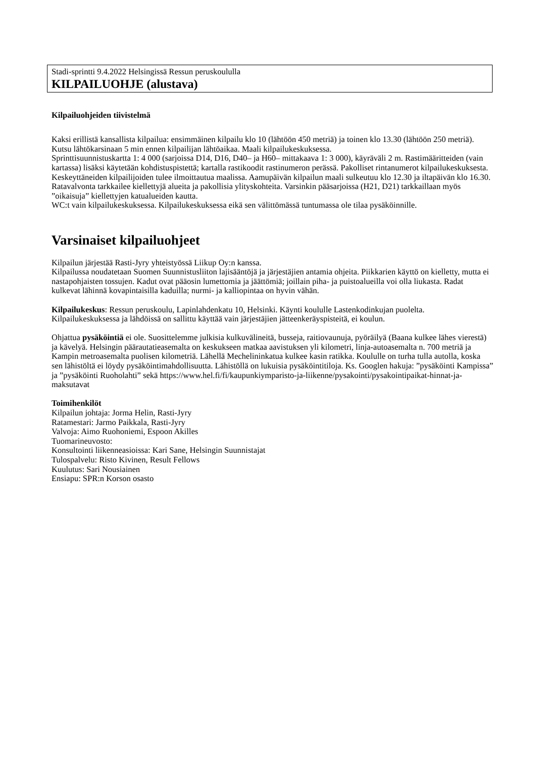Stadi-sprintti 9.4.2022 Helsingissä Ressun peruskoululla
KILPAILUOHJE (alustava)
Kilpailuohjeiden tiivistelmä
Kaksi erillistä kansallista kilpailua: ensimmäinen kilpailu klo 10 (lähtöön 450 metriä) ja toinen klo 13.30 (lähtöön 250 metriä). Kutsu lähtökarsinaan 5 min ennen kilpailijan lähtöaikaa. Maali kilpailukeskuksessa.
Sprinttisuunnistuskartta 1: 4 000 (sarjoissa D14, D16, D40– ja H60– mittakaava 1: 3 000), käyräväli 2 m. Rastimääritteiden (vain kartassa) lisäksi käytetään kohdistuspistettä; kartalla rastikoodit rastinumeron perässä. Pakolliset rintanumerot kilpailukeskuksesta.
Keskeyttäneiden kilpailijoiden tulee ilmoittautua maalissa. Aamupäivän kilpailun maali sulkeutuu klo 12.30 ja iltapäivän klo 16.30.
Ratavalvonta tarkkailee kiellettyjä alueita ja pakollisia ylityskohteita. Varsinkin pääsarjoissa (H21, D21) tarkkaillaan myös ”oikaisuja” kiellettyjen katualueiden kautta.
WC:t vain kilpailukeskuksessa. Kilpailukeskuksessa eikä sen välittömässä tuntumassa ole tilaa pysäköinnille.
Varsinaiset kilpailuohjeet
Kilpailun järjestää Rasti-Jyry yhteistyössä Liikup Oy:n kanssa.
Kilpailussa noudatetaan Suomen Suunnistusliiton lajisääntöjä ja järjestäjien antamia ohjeita. Piikkarien käyttö on kielletty, mutta ei nastapohjaisten tossujen. Kadut ovat pääosin lumettomia ja jäättömiä; joillain piha- ja puistoalueilla voi olla liukasta. Radat kulkevat lähinnä kovapintaisilla kaduilla; nurmi- ja kalliopintaa on hyvin vähän.
Kilpailukeskus: Ressun peruskoulu, Lapinlahdenkatu 10, Helsinki. Käynti koululle Lastenkodinkujan puolelta. Kilpailukeskuksessa ja lähdöissä on sallittu käyttää vain järjestäjien jätteenkeräyspisteitä, ei koulun.
Ohjattua pysäköintiä ei ole. Suosittelemme julkisia kulkuvälineitä, busseja, raitiovaunuja, pyöräilyä (Baana kulkee lähes vierestä) ja kävelyä. Helsingin päärautatieasemalta on keskukseen matkaa aavistuksen yli kilometri, linja-autoasemalta n. 700 metriä ja Kampin metroasemalta puolisen kilometriä. Lähellä Mechelininkatua kulkee kasin ratikka. Koululle on turha tulla autolla, koska sen lähistöltä ei löydy pysäköintimahdollisuutta. Lähistöllä on lukuisia pysäköintitiloja. Ks. Googlen hakuja: ”pysäköinti Kampissa” ja ”pysäköinti Ruoholahti” sekä https://www.hel.fi/fi/kaupunkiymparisto-ja-liikenne/pysakointi/pysakointipaikat-hinnat-ja-maksutavat
Toimihenkilöt
Kilpailun johtaja: Jorma Helin, Rasti-Jyry
Ratamestari: Jarmo Paikkala, Rasti-Jyry
Valvoja: Aimo Ruohoniemi, Espoon Akilles
Tuomarineuvosto:
Konsultointi liikenneasioissa: Kari Sane, Helsingin Suunnistajat
Tulospalvelu: Risto Kivinen, Result Fellows
Kuulutus: Sari Nousiainen
Ensiapu: SPR:n Korson osasto